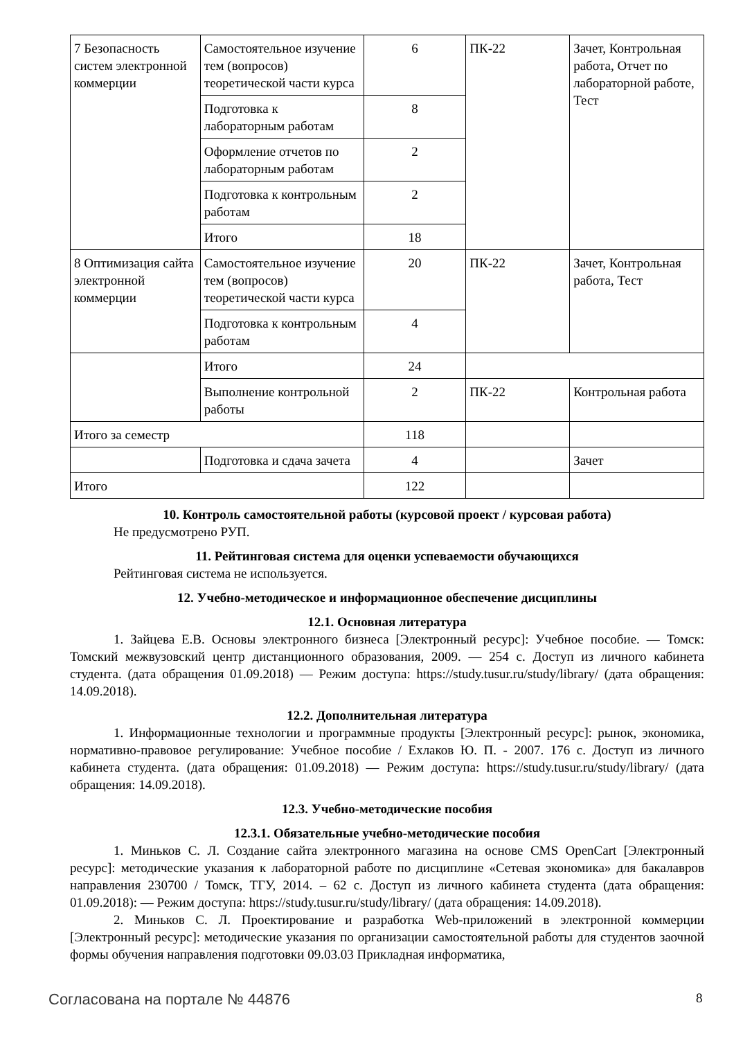| 7 Безопасность систем электронной коммерции | Самостоятельное изучение тем (вопросов) теоретической части курса | 6 | ПК-22 | Зачет, Контрольная работа, Отчет по лабораторной работе, Тест |
| | Подготовка к лабораторным работам | 8 | | |
| | Оформление отчетов по лабораторным работам | 2 | | |
| | Подготовка к контрольным работам | 2 | | |
| | Итого | 18 | | |
| 8 Оптимизация сайта электронной коммерции | Самостоятельное изучение тем (вопросов) теоретической части курса | 20 | ПК-22 | Зачет, Контрольная работа, Тест |
| | Подготовка к контрольным работам | 4 | | |
| | Итого | 24 | | |
| | Выполнение контрольной работы | 2 | ПК-22 | Контрольная работа |
| Итого за семестр | | 118 | | |
| | Подготовка и сдача зачета | 4 | | Зачет |
| Итого | | 122 | | |
10. Контроль самостоятельной работы (курсовой проект / курсовая работа)
Не предусмотрено РУП.
11. Рейтинговая система для оценки успеваемости обучающихся
Рейтинговая система не используется.
12. Учебно-методическое и информационное обеспечение дисциплины
12.1. Основная литература
1. Зайцева Е.В. Основы электронного бизнеса [Электронный ресурс]: Учебное пособие. — Томск: Томский межвузовский центр дистанционного образования, 2009. — 254 с. Доступ из личного кабинета студента. (дата обращения 01.09.2018) — Режим доступа: https://study.tusur.ru/study/library/ (дата обращения: 14.09.2018).
12.2. Дополнительная литература
1. Информационные технологии и программные продукты [Электронный ресурс]: рынок, экономика, нормативно-правовое регулирование: Учебное пособие / Ехлаков Ю. П. - 2007. 176 с. Доступ из личного кабинета студента. (дата обращения: 01.09.2018) — Режим доступа: https://study.tusur.ru/study/library/ (дата обращения: 14.09.2018).
12.3. Учебно-методические пособия
12.3.1. Обязательные учебно-методические пособия
1. Миньков С. Л. Создание сайта электронного магазина на основе CMS OpenCart [Электронный ресурс]: методические указания к лабораторной работе по дисциплине «Сетевая экономика» для бакалавров направления 230700 / Томск, ТГУ, 2014. – 62 с. Доступ из личного кабинета студента (дата обращения: 01.09.2018): — Режим доступа: https://study.tusur.ru/study/library/ (дата обращения: 14.09.2018).
2. Миньков С. Л. Проектирование и разработка Web-приложений в электронной коммерции [Электронный ресурс]: методические указания по организации самостоятельной работы для студентов заочной формы обучения направления подготовки 09.03.03 Прикладная информатика,
Согласована на портале № 44876 8